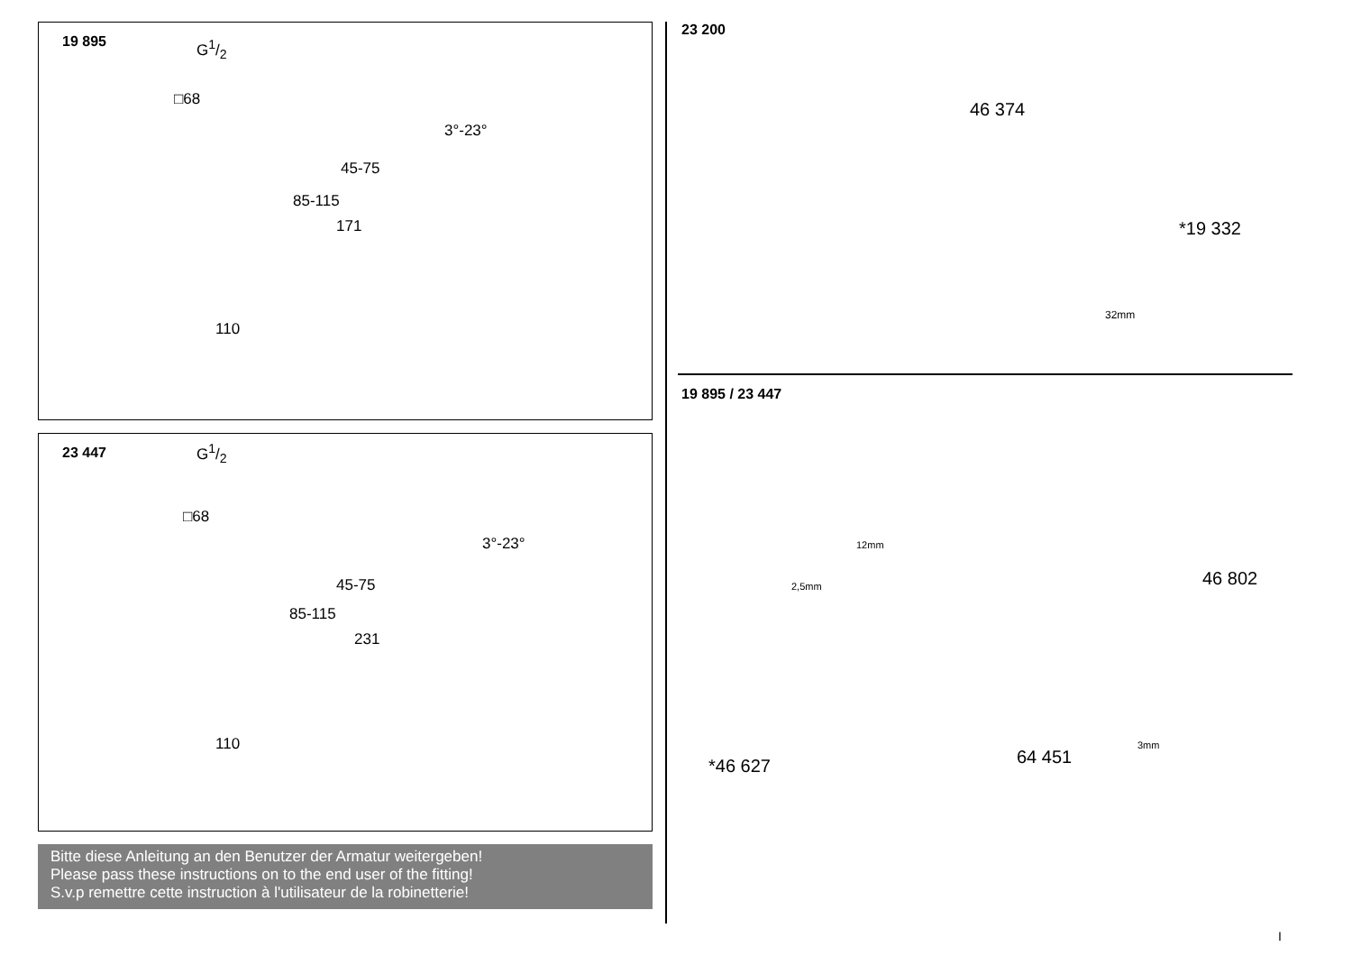19 895 G1/2
□68
3°-23°
45-75
85-115
171
110
23 447 G1/2
□68
3°-23°
45-75
85-115
231
110
Bitte diese Anleitung an den Benutzer der Armatur weitergeben!
Please pass these instructions on to the end user of the fitting!
S.v.p remettre cette instruction à l'utilisateur de la robinetterie!
23 200
46 374
*19 332
32mm
19 895 / 23 447
12mm
2,5mm 46 802
64 451
3mm
*46 627
I